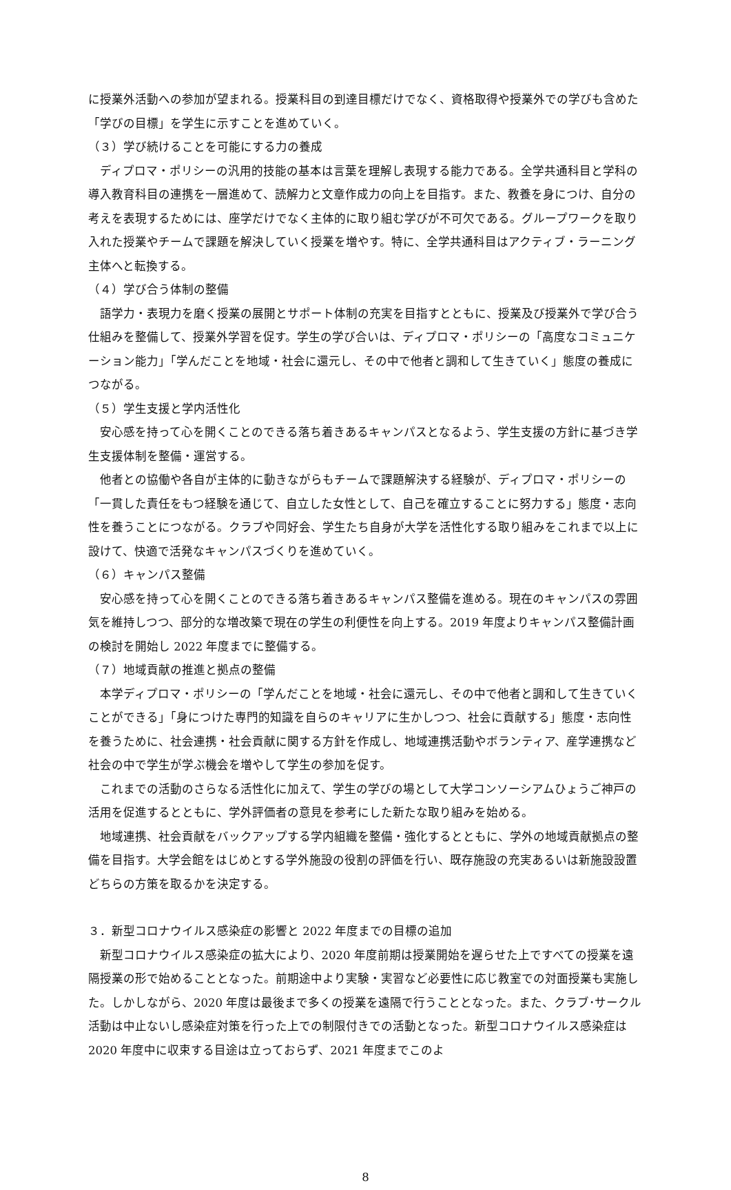に授業外活動への参加が望まれる。授業科目の到達目標だけでなく、資格取得や授業外での学びも含めた「学びの目標」を学生に示すことを進めていく。
（３）学び続けることを可能にする力の養成
ディプロマ・ポリシーの汎用的技能の基本は言葉を理解し表現する能力である。全学共通科目と学科の導入教育科目の連携を一層進めて、読解力と文章作成力の向上を目指す。また、教養を身につけ、自分の考えを表現するためには、座学だけでなく主体的に取り組む学びが不可欠である。グループワークを取り入れた授業やチームで課題を解決していく授業を増やす。特に、全学共通科目はアクティブ・ラーニング主体へと転換する。
（４）学び合う体制の整備
語学力・表現力を磨く授業の展開とサポート体制の充実を目指すとともに、授業及び授業外で学び合う仕組みを整備して、授業外学習を促す。学生の学び合いは、ディプロマ・ポリシーの「高度なコミュニケーション能力」「学んだことを地域・社会に還元し、その中で他者と調和して生きていく」態度の養成につながる。
（５）学生支援と学内活性化
安心感を持って心を開くことのできる落ち着きあるキャンパスとなるよう、学生支援の方針に基づき学生支援体制を整備・運営する。
他者との協働や各自が主体的に動きながらもチームで課題解決する経験が、ディプロマ・ポリシーの「一貫した責任をもつ経験を通じて、自立した女性として、自己を確立することに努力する」態度・志向性を養うことにつながる。クラブや同好会、学生たち自身が大学を活性化する取り組みをこれまで以上に設けて、快適で活発なキャンパスづくりを進めていく。
（６）キャンパス整備
安心感を持って心を開くことのできる落ち着きあるキャンパス整備を進める。現在のキャンパスの雰囲気を維持しつつ、部分的な増改築で現在の学生の利便性を向上する。2019 年度よりキャンパス整備計画の検討を開始し 2022 年度までに整備する。
（７）地域貢献の推進と拠点の整備
本学ディプロマ・ポリシーの「学んだことを地域・社会に還元し、その中で他者と調和して生きていくことができる」「身につけた専門的知識を自らのキャリアに生かしつつ、社会に貢献する」態度・志向性を養うために、社会連携・社会貢献に関する方針を作成し、地域連携活動やボランティア、産学連携など社会の中で学生が学ぶ機会を増やして学生の参加を促す。
これまでの活動のさらなる活性化に加えて、学生の学びの場として大学コンソーシアムひょうご神戸の活用を促進するとともに、学外評価者の意見を参考にした新たな取り組みを始める。
地域連携、社会貢献をバックアップする学内組織を整備・強化するとともに、学外の地域貢献拠点の整備を目指す。大学会館をはじめとする学外施設の役割の評価を行い、既存施設の充実あるいは新施設設置どちらの方策を取るかを決定する。
３．新型コロナウイルス感染症の影響と 2022 年度までの目標の追加
新型コロナウイルス感染症の拡大により、2020 年度前期は授業開始を遅らせた上ですべての授業を遠隔授業の形で始めることとなった。前期途中より実験・実習など必要性に応じ教室での対面授業も実施した。しかしながら、2020 年度は最後まで多くの授業を遠隔で行うこととなった。また、クラブ･サークル活動は中止ないし感染症対策を行った上での制限付きでの活動となった。新型コロナウイルス感染症は 2020 年度中に収束する目途は立っておらず、2021 年度までこのよ
8